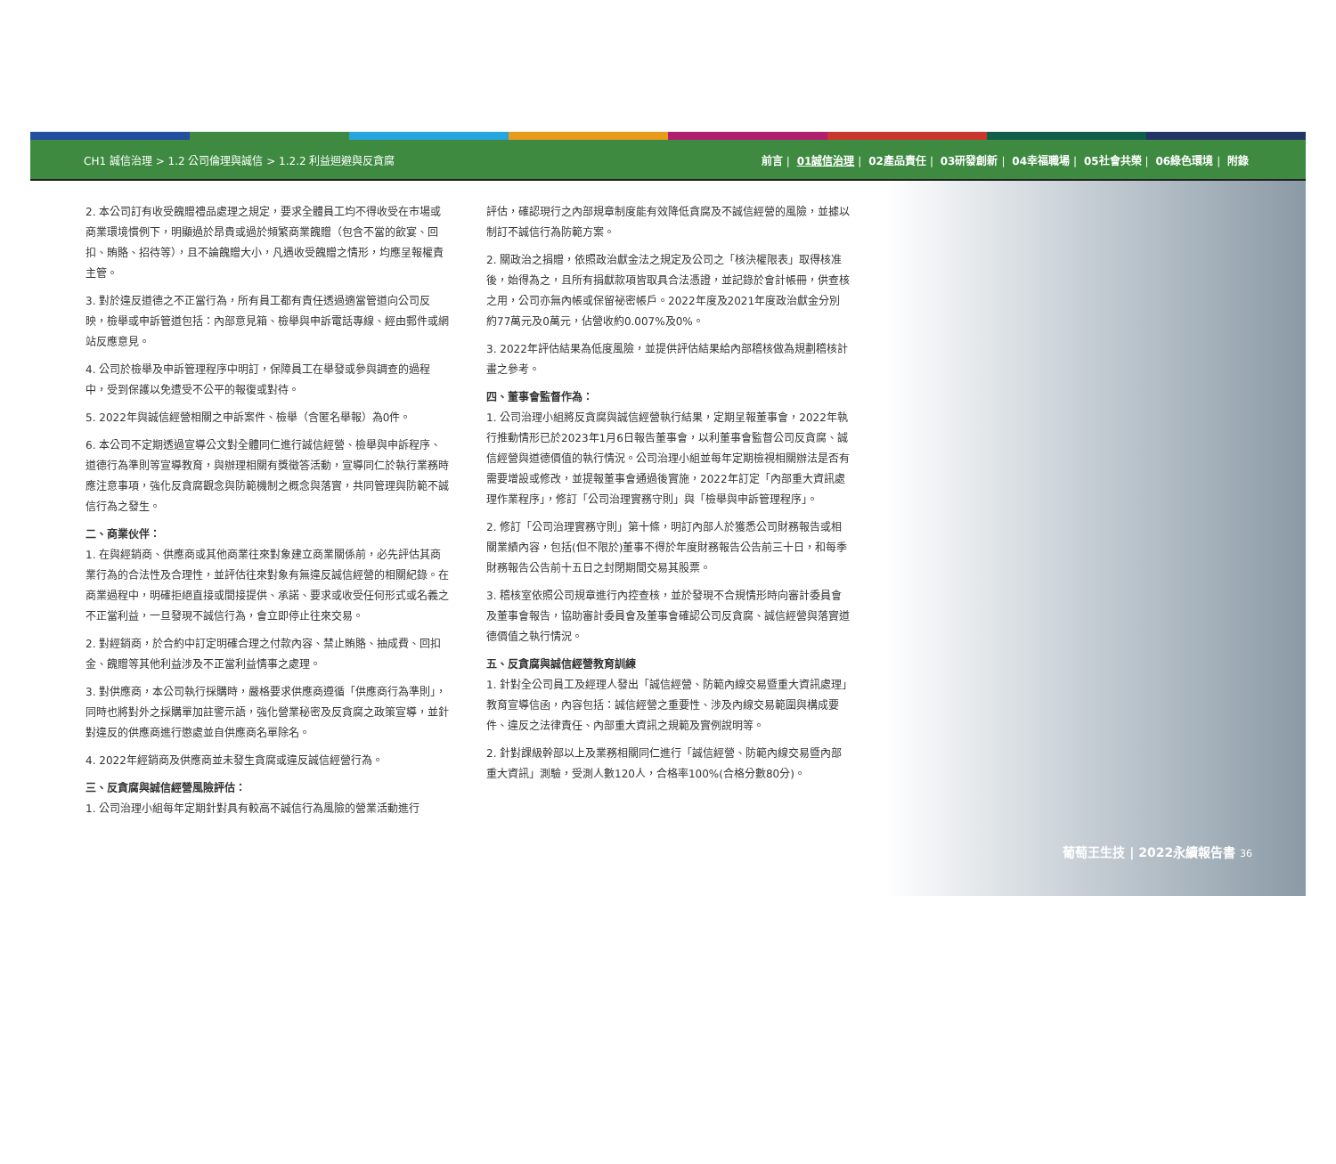CH1 誠信治理 > 1.2 公司倫理與誠信 > 1.2.2 利益迴避與反貪腐 前言 | 01誠信治理 | 02產品責任 | 03研發創新 | 04幸福職場 | 05社會共榮 | 06綠色環境 | 附錄
2. 本公司訂有收受餽贈禮品處理之規定，要求全體員工均不得收受在市場或商業環境慣例下，明顯過於昂貴或過於頻繁商業餽贈（包含不當的飲宴、回扣、賄賂、招待等），且不論餽贈大小，凡遇收受餽贈之情形，均應呈報權責主管。
3. 對於違反道德之不正當行為，所有員工都有責任透過適當管道向公司反映，檢舉或申訴管道包括：內部意見箱、檢舉與申訴電話專線、經由郵件或網站反應意見。
4. 公司於檢舉及申訴管理程序中明訂，保障員工在舉發或參與調查的過程中，受到保護以免遭受不公平的報復或對待。
5. 2022年與誠信經營相關之申訴案件、檢舉（含匿名舉報）為0件。
6. 本公司不定期透過宣導公文對全體同仁進行誠信經營、檢舉與申訴程序、道德行為準則等宣導教育，與辦理相關有獎徵答活動，宣導同仁於執行業務時應注意事項，強化反貪腐觀念與防範機制之概念與落實，共同管理與防範不誠信行為之發生。
二、商業伙伴：
1. 在與經銷商、供應商或其他商業往來對象建立商業關係前，必先評估其商業行為的合法性及合理性，並評估往來對象有無違反誠信經營的相關紀錄。在商業過程中，明確拒絕直接或間接提供、承諾、要求或收受任何形式或名義之不正當利益，一旦發現不誠信行為，會立即停止往來交易。
2. 對經銷商，於合約中訂定明確合理之付款內容、禁止賄賂、抽成費、回扣金、餽贈等其他利益涉及不正當利益情事之處理。
3. 對供應商，本公司執行採購時，嚴格要求供應商遵循「供應商行為準則」，同時也將對外之採購單加註警示語，強化營業秘密及反貪腐之政策宣導，並針對違反的供應商進行懲處並自供應商名單除名。
4. 2022年經銷商及供應商並未發生貪腐或違反誠信經營行為。
三、反貪腐與誠信經營風險評估：
1. 公司治理小組每年定期針對具有較高不誠信行為風險的營業活動進行
評估，確認現行之內部規章制度能有效降低貪腐及不誠信經營的風險，並據以制訂不誠信行為防範方案。
2. 關政治之捐贈，依照政治獻金法之規定及公司之「核決權限表」取得核准後，始得為之，且所有捐獻款項皆取具合法憑證，並記錄於會計帳冊，供查核之用，公司亦無內帳或保留祕密帳戶。2022年度及2021年度政治獻金分別約77萬元及0萬元，佔營收約0.007%及0%。
3. 2022年評估結果為低度風險，並提供評估結果給內部稽核做為規劃稽核計畫之參考。
四、董事會監督作為：
1. 公司治理小組將反貪腐與誠信經營執行結果，定期呈報董事會，2022年執行推動情形已於2023年1月6日報告董事會，以利董事會監督公司反貪腐、誠信經營與道德價值的執行情況。公司治理小組並每年定期檢視相關辦法是否有需要增設或修改，並提報董事會通過後實施，2022年訂定「內部重大資訊處理作業程序」，修訂「公司治理實務守則」與「檢舉與申訴管理程序」。
2. 修訂「公司治理實務守則」第十條，明訂內部人於獲悉公司財務報告或相關業績內容，包括(但不限於)董事不得於年度財務報告公告前三十日，和每季財務報告公告前十五日之封閉期間交易其股票。
3. 稽核室依照公司規章進行內控查核，並於發現不合規情形時向審計委員會及董事會報告，協助審計委員會及董事會確認公司反貪腐、誠信經營與落實道德價值之執行情況。
五、反貪腐與誠信經營教育訓練
1. 針對全公司員工及經理人發出「誠信經營、防範內線交易暨重大資訊處理」教育宣導信函，內容包括：誠信經營之重要性、涉及內線交易範圍與構成要件、違反之法律責任、內部重大資訊之規範及實例說明等。
2. 針對課級幹部以上及業務相關同仁進行「誠信經營、防範內線交易暨內部重大資訊」測驗，受測人數120人，合格率100%(合格分數80分)。
葡萄王生技 | 2022永續報告書 36